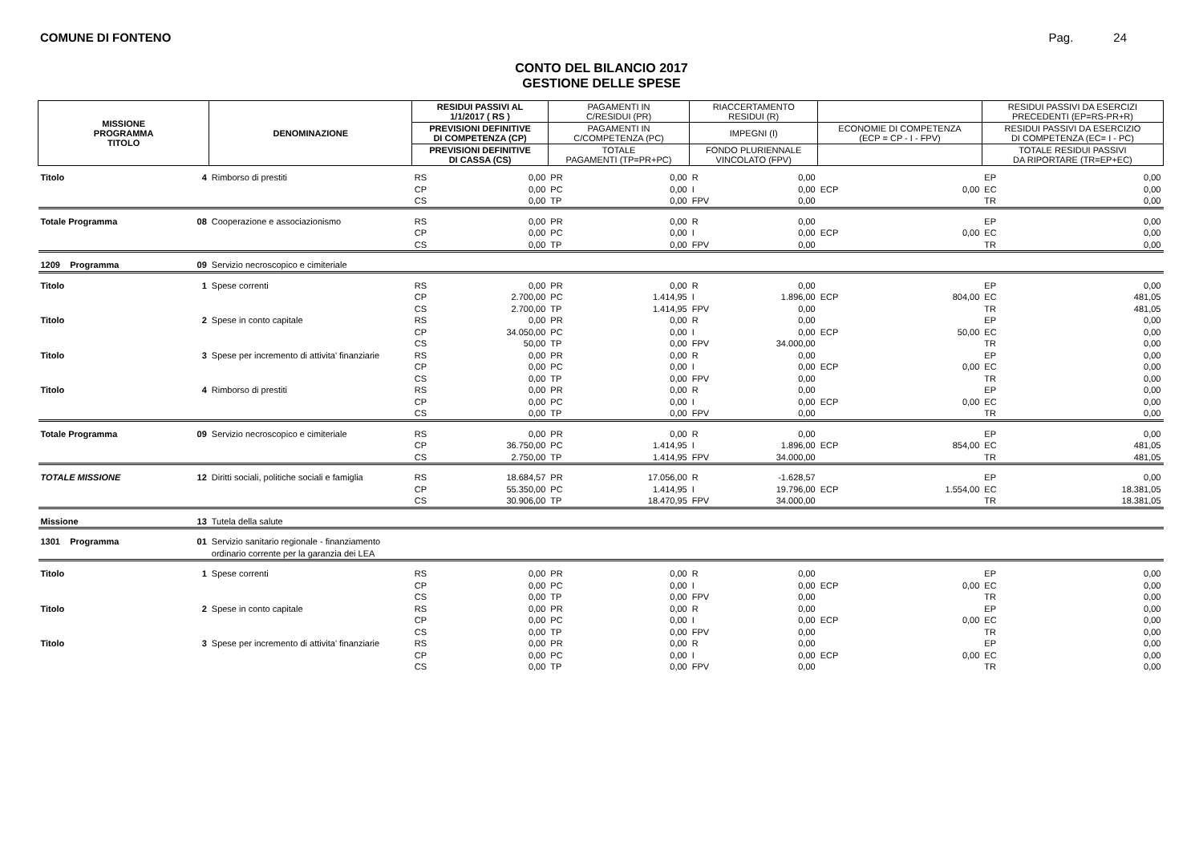COMUNE DI FONTENO Pag. 24
CONTO DEL BILANCIO 2017
GESTIONE DELLE SPESE
| MISSIONE PROGRAMMA TITOLO | | DENOMINAZIONE | RESIDUI PASSIVI AL 1/1/2017 ( RS ) | | PAGAMENTI IN C/RESIDUI (PR) | | RIACCERTAMENTO RESIDUI (R) | | | | RESIDUI PASSIVI DA ESERCIZI PRECEDENTI (EP=RS-PR+R) | |
| --- | --- | --- | --- | --- | --- | --- | --- | --- | --- | --- | --- | --- |
| | | | PREVISIONI DEFINITIVE DI COMPETENZA (CP) | | PAGAMENTI IN C/COMPETENZA (PC) | | IMPEGNI (I) | | ECONOMIE DI COMPETENZA (ECP = CP - I - FPV) | | RESIDUI PASSIVI DA ESERCIZIO DI COMPETENZA (EC= I - PC) | |
| | | | PREVISIONI DEFINITIVE DI CASSA (CS) | | TOTALE PAGAMENTI (TP=PR+PC) | | FONDO PLURIENNALE VINCOLATO (FPV) | | | | TOTALE RESIDUI PASSIVI DA RIPORTARE (TR=EP+EC) | |
| Titolo | 4 | Rimborso di prestiti | RS CP CS | 0,00 0,00 0,00 | PR PC TP | 0,00 0,00 0,00 | R I FPV | 0,00 0,00 0,00 | ECP | 0,00 | EP EC TR | 0,00 0,00 0,00 |
| Totale Programma | 08 | Cooperazione e associazionismo | RS CP CS | 0,00 0,00 0,00 | PR PC TP | 0,00 0,00 0,00 | R I FPV | 0,00 0,00 0,00 | ECP | 0,00 | EP EC TR | 0,00 0,00 0,00 |
| 1209 Programma | 09 | Servizio necroscopico e cimiteriale | | | | | | | | | | |
| Titolo | 1 | Spese correnti | RS CP CS | 0,00 2.700,00 2.700,00 | PR PC TP | 0,00 1.414,95 1.414,95 | R I FPV | 0,00 1.896,00 0,00 | ECP | 804,00 | EP EC TR | 0,00 481,05 481,05 |
| Titolo | 2 | Spese in conto capitale | RS CP CS | 0,00 34.050,00 50,00 | PR PC TP | 0,00 0,00 0,00 | R I FPV | 0,00 0,00 34.000,00 | ECP | 50,00 | EP EC TR | 0,00 0,00 0,00 |
| Titolo | 3 | Spese per incremento di attivita' finanziarie | RS CP CS | 0,00 0,00 0,00 | PR PC TP | 0,00 0,00 0,00 | R I FPV | 0,00 0,00 0,00 | ECP | 0,00 | EP EC TR | 0,00 0,00 0,00 |
| Titolo | 4 | Rimborso di prestiti | RS CP CS | 0,00 0,00 0,00 | PR PC TP | 0,00 0,00 0,00 | R I FPV | 0,00 0,00 0,00 | ECP | 0,00 | EP EC TR | 0,00 0,00 0,00 |
| Totale Programma | 09 | Servizio necroscopico e cimiteriale | RS CP CS | 0,00 36.750,00 2.750,00 | PR PC TP | 0,00 1.414,95 1.414,95 | R I FPV | 0,00 1.896,00 34.000,00 | ECP | 854,00 | EP EC TR | 0,00 481,05 481,05 |
| TOTALE MISSIONE | 12 | Diritti sociali, politiche sociali e famiglia | RS CP CS | 18.684,57 55.350,00 30.906,00 | PR PC TP | 17.056,00 1.414,95 18.470,95 | R I FPV | -1.628,57 19.796,00 34.000,00 | ECP | 1.554,00 | EP EC TR | 0,00 18.381,05 18.381,05 |
| Missione | 13 | Tutela della salute | | | | | | | | | | |
| 1301 Programma | 01 | Servizio sanitario regionale - finanziamento ordinario corrente per la garanzia dei LEA | | | | | | | | | | |
| Titolo | 1 | Spese correnti | RS CP CS | 0,00 0,00 0,00 | PR PC TP | 0,00 0,00 0,00 | R I FPV | 0,00 0,00 0,00 | ECP | 0,00 | EP EC TR | 0,00 0,00 0,00 |
| Titolo | 2 | Spese in conto capitale | RS CP CS | 0,00 0,00 0,00 | PR PC TP | 0,00 0,00 0,00 | R I FPV | 0,00 0,00 0,00 | ECP | 0,00 | EP EC TR | 0,00 0,00 0,00 |
| Titolo | 3 | Spese per incremento di attivita' finanziarie | RS CP CS | 0,00 0,00 0,00 | PR PC TP | 0,00 0,00 0,00 | R I FPV | 0,00 0,00 0,00 | ECP | 0,00 | EP EC TR | 0,00 0,00 0,00 |